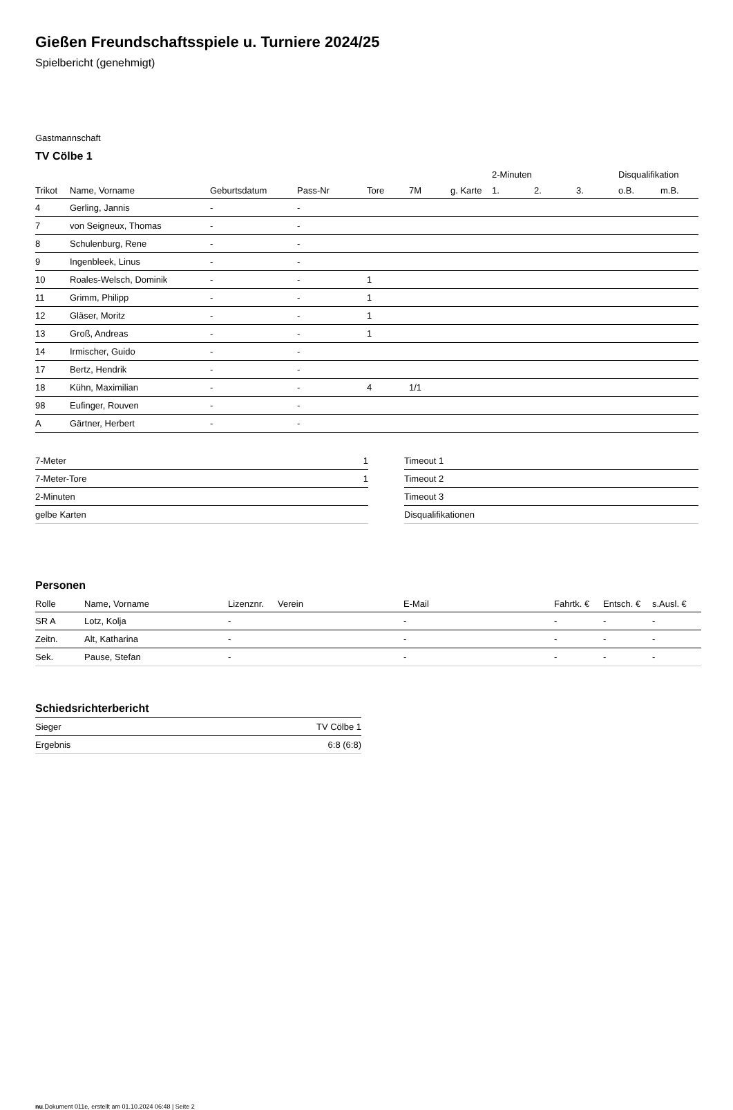Gießen Freundschaftsspiele u. Turniere 2024/25
Spielbericht (genehmigt)
Gastmannschaft
TV Cölbe 1
| | | | | | | | 2-Minuten | | | Disqualifikation | |
| --- | --- | --- | --- | --- | --- | --- | --- | --- | --- | --- | --- |
| Trikot | Name, Vorname | Geburtsdatum | Pass-Nr | Tore | 7M | g. Karte | 1. | 2. | 3. | o.B. | m.B. |
| 4 | Gerling, Jannis | - | - | | | | | | | | |
| 7 | von Seigneux, Thomas | - | - | | | | | | | | |
| 8 | Schulenburg, Rene | - | - | | | | | | | | |
| 9 | Ingenbleek, Linus | - | - | | | | | | | | |
| 10 | Roales-Welsch, Dominik | - | - | 1 | | | | | | | |
| 11 | Grimm, Philipp | - | - | 1 | | | | | | | |
| 12 | Gläser, Moritz | - | - | 1 | | | | | | | |
| 13 | Groß, Andreas | - | - | 1 | | | | | | | |
| 14 | Irmischer, Guido | - | - | | | | | | | | |
| 17 | Bertz, Hendrik | - | - | | | | | | | | |
| 18 | Kühn, Maximilian | - | - | 4 | 1/1 | | | | | | |
| 98 | Eufinger, Rouven | - | - | | | | | | | | |
| A | Gärtner, Herbert | - | - | | | | | | | | |
| 7-Meter | 1 |
| 7-Meter-Tore | 1 |
| 2-Minuten | |
| gelbe Karten | |
| Timeout 1 |
| Timeout 2 |
| Timeout 3 |
| Disqualifikationen |
Personen
| Rolle | Name, Vorname | Lizenznr. | Verein | E-Mail | Fahrtk. € | Entsch. € | s.Ausl. € |
| --- | --- | --- | --- | --- | --- | --- | --- |
| SR A | Lotz, Kolja | - | | - | - | - | - |
| Zeitn. | Alt, Katharina | - | | - | - | - | - |
| Sek. | Pause, Stefan | - | | - | - | - | - |
Schiedsrichterbericht
| Sieger | TV Cölbe 1 |
| Ergebnis | 6:8 (6:8) |
nu.Dokument 011e, erstellt am 01.10.2024 06:48 | Seite 2